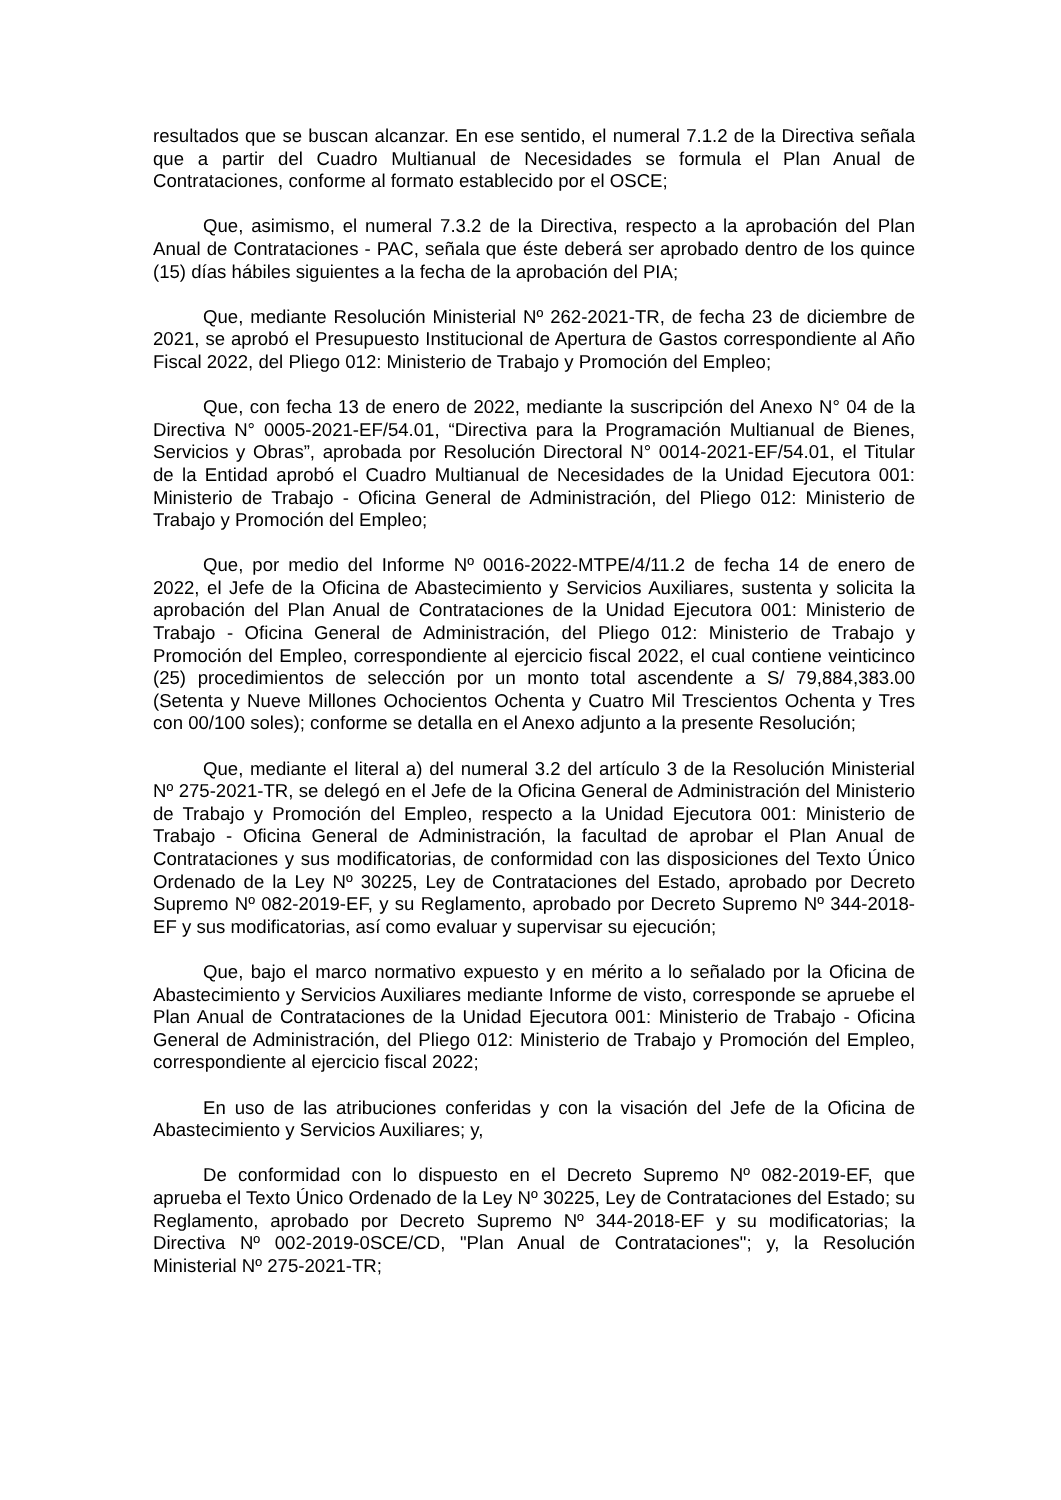resultados que se buscan alcanzar. En ese sentido, el numeral 7.1.2 de la Directiva señala que a partir del Cuadro Multianual de Necesidades se formula el Plan Anual de Contrataciones, conforme al formato establecido por el OSCE;
Que, asimismo, el numeral 7.3.2 de la Directiva, respecto a la aprobación del Plan Anual de Contrataciones - PAC, señala que éste deberá ser aprobado dentro de los quince (15) días hábiles siguientes a la fecha de la aprobación del PIA;
Que, mediante Resolución Ministerial Nº 262-2021-TR, de fecha 23 de diciembre de 2021, se aprobó el Presupuesto Institucional de Apertura de Gastos correspondiente al Año Fiscal 2022, del Pliego 012: Ministerio de Trabajo y Promoción del Empleo;
Que, con fecha 13 de enero de 2022, mediante la suscripción del Anexo N° 04 de la Directiva N° 0005-2021-EF/54.01, “Directiva para la Programación Multianual de Bienes, Servicios y Obras”, aprobada por Resolución Directoral N° 0014-2021-EF/54.01, el Titular de la Entidad aprobó el Cuadro Multianual de Necesidades de la Unidad Ejecutora 001: Ministerio de Trabajo - Oficina General de Administración, del Pliego 012: Ministerio de Trabajo y Promoción del Empleo;
Que, por medio del Informe Nº 0016-2022-MTPE/4/11.2 de fecha 14 de enero de 2022, el Jefe de la Oficina de Abastecimiento y Servicios Auxiliares, sustenta y solicita la aprobación del Plan Anual de Contrataciones de la Unidad Ejecutora 001: Ministerio de Trabajo - Oficina General de Administración, del Pliego 012: Ministerio de Trabajo y Promoción del Empleo, correspondiente al ejercicio fiscal 2022, el cual contiene veinticinco (25) procedimientos de selección por un monto total ascendente a S/ 79,884,383.00 (Setenta y Nueve Millones Ochocientos Ochenta y Cuatro Mil Trescientos Ochenta y Tres con 00/100 soles); conforme se detalla en el Anexo adjunto a la presente Resolución;
Que, mediante el literal a) del numeral 3.2 del artículo 3 de la Resolución Ministerial Nº 275-2021-TR, se delegó en el Jefe de la Oficina General de Administración del Ministerio de Trabajo y Promoción del Empleo, respecto a la Unidad Ejecutora 001: Ministerio de Trabajo - Oficina General de Administración, la facultad de aprobar el Plan Anual de Contrataciones y sus modificatorias, de conformidad con las disposiciones del Texto Único Ordenado de la Ley Nº 30225, Ley de Contrataciones del Estado, aprobado por Decreto Supremo Nº 082-2019-EF, y su Reglamento, aprobado por Decreto Supremo Nº 344-2018-EF y sus modificatorias, así como evaluar y supervisar su ejecución;
Que, bajo el marco normativo expuesto y en mérito a lo señalado por la Oficina de Abastecimiento y Servicios Auxiliares mediante Informe de visto, corresponde se apruebe el Plan Anual de Contrataciones de la Unidad Ejecutora 001: Ministerio de Trabajo - Oficina General de Administración, del Pliego 012: Ministerio de Trabajo y Promoción del Empleo, correspondiente al ejercicio fiscal 2022;
En uso de las atribuciones conferidas y con la visación del Jefe de la Oficina de Abastecimiento y Servicios Auxiliares; y,
De conformidad con lo dispuesto en el Decreto Supremo Nº 082-2019-EF, que aprueba el Texto Único Ordenado de la Ley Nº 30225, Ley de Contrataciones del Estado; su Reglamento, aprobado por Decreto Supremo Nº 344-2018-EF y su modificatorias; la Directiva Nº 002-2019-0SCE/CD, "Plan Anual de Contrataciones"; y, la Resolución Ministerial Nº 275-2021-TR;